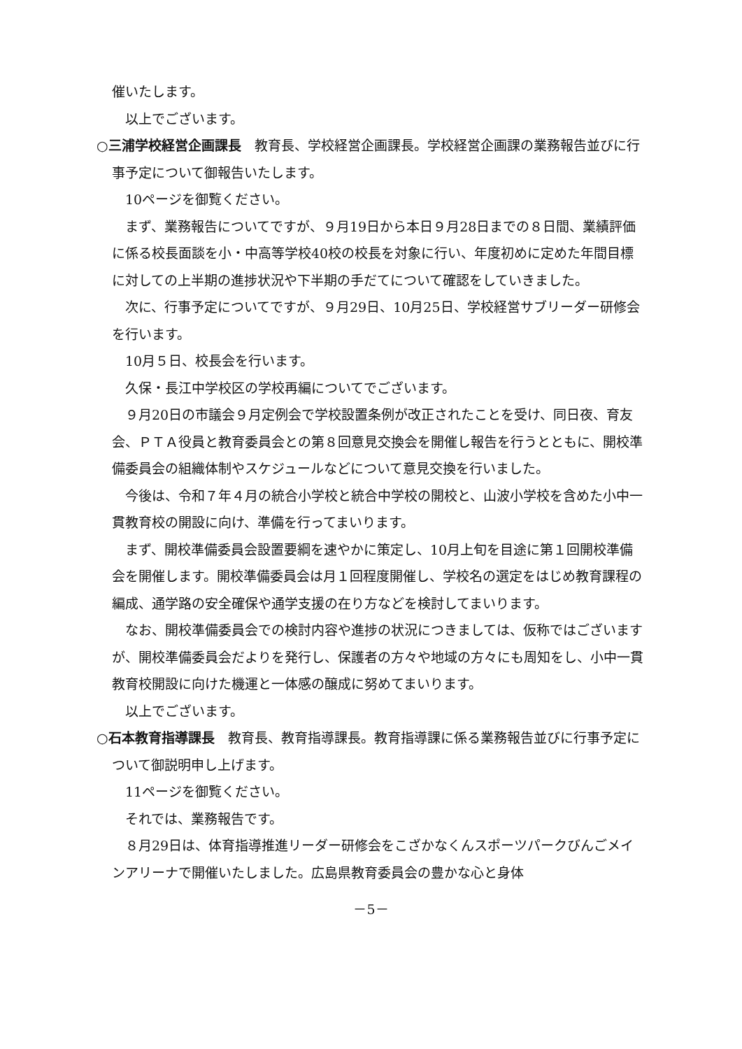催いたします。
　以上でございます。
○三浦学校経営企画課長　教育長、学校経営企画課長。学校経営企画課の業務報告並びに行事予定について御報告いたします。
　10ページを御覧ください。
　まず、業務報告についてですが、９月19日から本日９月28日までの８日間、業績評価に係る校長面談を小・中高等学校40校の校長を対象に行い、年度初めに定めた年間目標に対しての上半期の進捗状況や下半期の手だてについて確認をしていきました。
　次に、行事予定についてですが、９月29日、10月25日、学校経営サブリーダー研修会を行います。
　10月５日、校長会を行います。
　久保・長江中学校区の学校再編についてでございます。
　９月20日の市議会９月定例会で学校設置条例が改正されたことを受け、同日夜、育友会、ＰＴＡ役員と教育委員会との第８回意見交換会を開催し報告を行うとともに、開校準備委員会の組織体制やスケジュールなどについて意見交換を行いました。
　今後は、令和７年４月の統合小学校と統合中学校の開校と、山波小学校を含めた小中一貫教育校の開設に向け、準備を行ってまいります。
　まず、開校準備委員会設置要綱を速やかに策定し、10月上旬を目途に第１回開校準備会を開催します。開校準備委員会は月１回程度開催し、学校名の選定をはじめ教育課程の編成、通学路の安全確保や通学支援の在り方などを検討してまいります。
　なお、開校準備委員会での検討内容や進捗の状況につきましては、仮称ではございますが、開校準備委員会だよりを発行し、保護者の方々や地域の方々にも周知をし、小中一貫教育校開設に向けた機運と一体感の醸成に努めてまいります。
　以上でございます。
○石本教育指導課長　教育長、教育指導課長。教育指導課に係る業務報告並びに行事予定について御説明申し上げます。
　11ページを御覧ください。
　それでは、業務報告です。
　８月29日は、体育指導推進リーダー研修会をこざかなくんスポーツパークびんごメインアリーナで開催いたしました。広島県教育委員会の豊かな心と身体
－5－